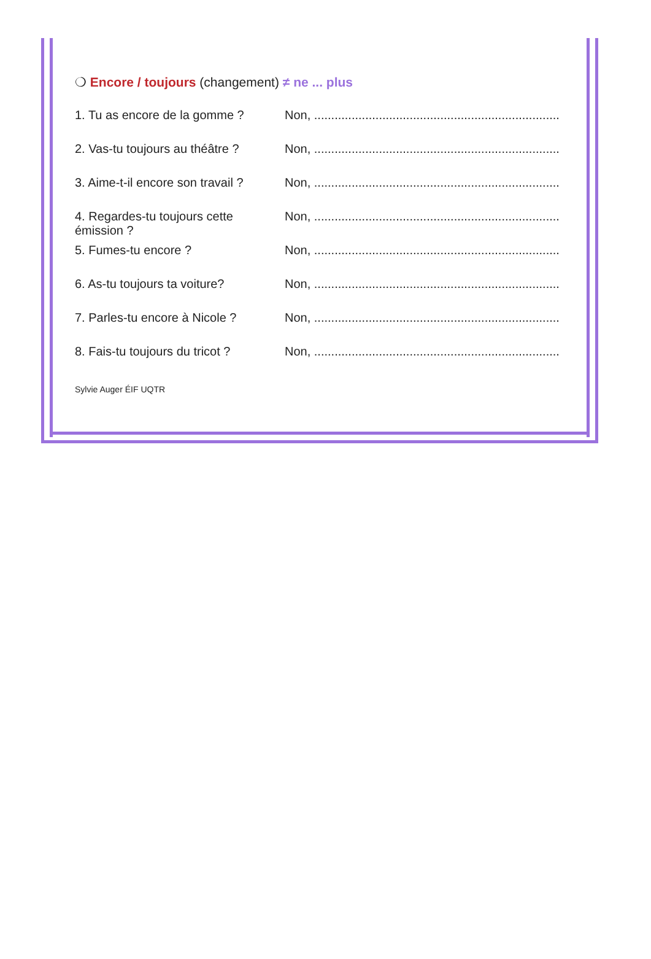❍ Encore / toujours (changement) ≠ ne ... plus
1. Tu as encore de la gomme ?
Non, ........................................................................................
2. Vas-tu toujours au théâtre ?
Non, ........................................................................................
3. Aime-t-il encore son travail ?
Non, ........................................................................................
4. Regardes-tu toujours cette émission ?
Non, ........................................................................................
5. Fumes-tu encore ? Non, ........................................................................................
6. As-tu toujours ta voiture?
Non, ........................................................................................
7. Parles-tu encore à Nicole ?
Non, ........................................................................................
8. Fais-tu toujours du tricot ?
Non, ........................................................................................
Sylvie Auger ÉIF UQTR